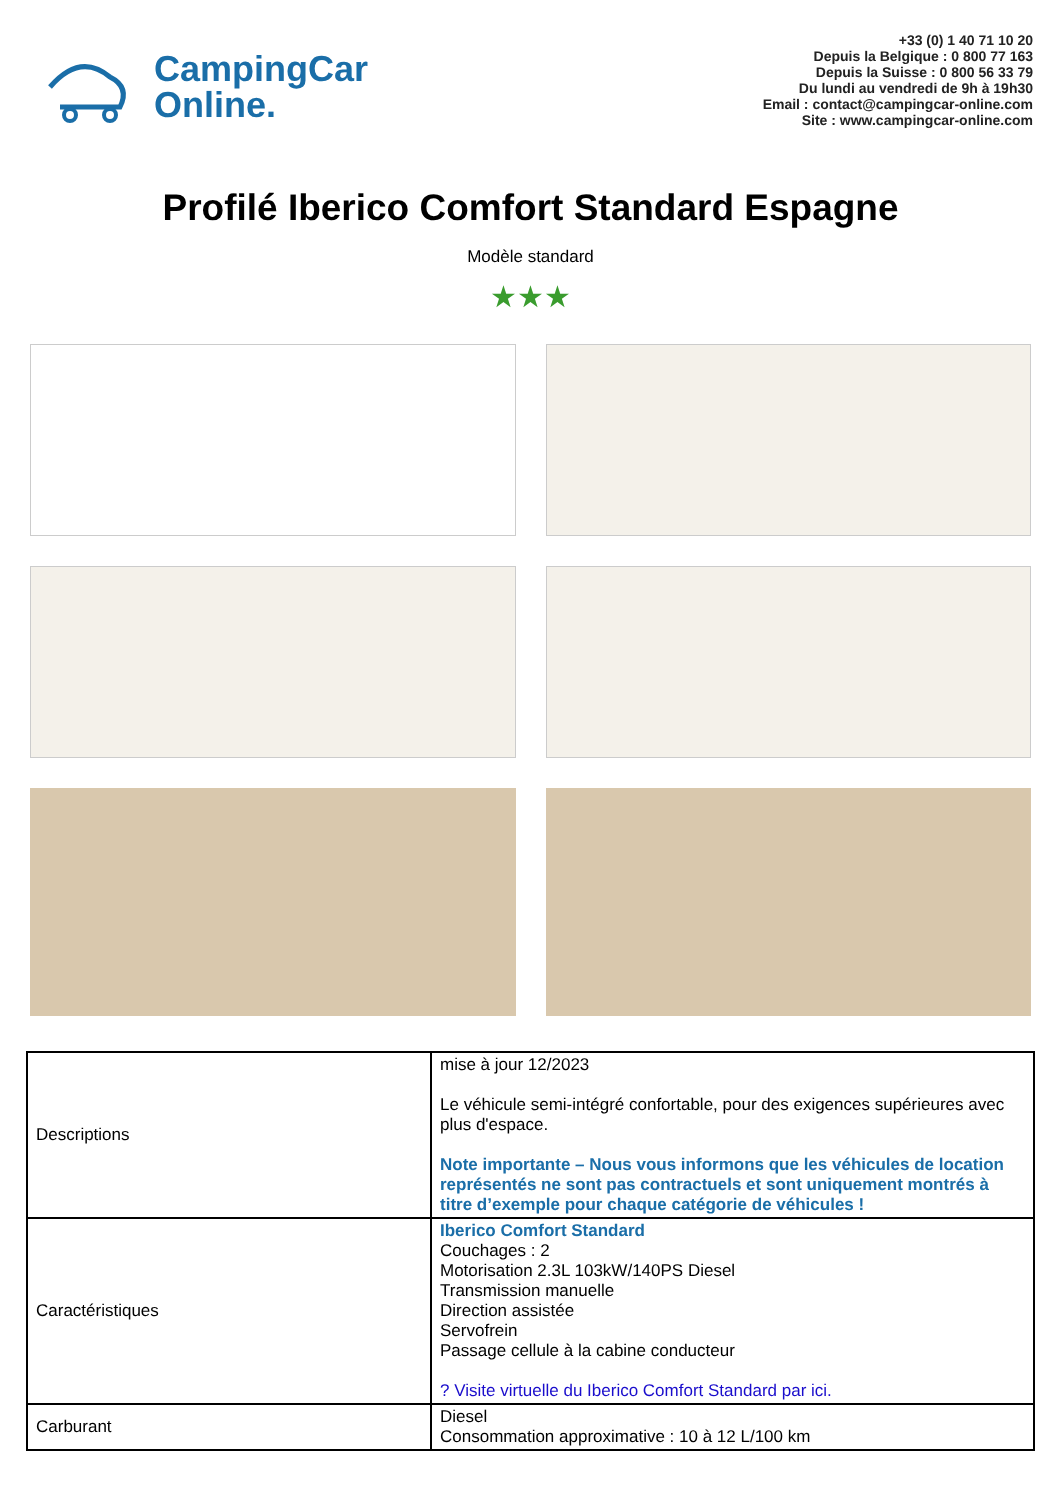CampingCar
Online.
+33 (0) 1 40 71 10 20
Depuis la Belgique : 0 800 77 163
Depuis la Suisse : 0 800 56 33 79
Du lundi au vendredi de 9h à 19h30
Email : contact@campingcar-online.com
Site : www.campingcar-online.com
Profilé Iberico Comfort Standard Espagne
Modèle standard
★★★
| Descriptions | mise à jour 12/2023 Le véhicule semi-intégré confortable, pour des exigences supérieures avec plus d'espace. Note importante – Nous vous informons que les véhicules de location représentés ne sont pas contractuels et sont uniquement montrés à titre d’exemple pour chaque catégorie de véhicules ! |
| Caractéristiques | Iberico Comfort Standard Couchages : 2 Motorisation 2.3L 103kW/140PS Diesel Transmission manuelle Direction assistée Servofrein Passage cellule à la cabine conducteur ? Visite virtuelle du Iberico Comfort Standard par ici. |
| Carburant | Diesel Consommation approximative : 10 à 12 L/100 km |